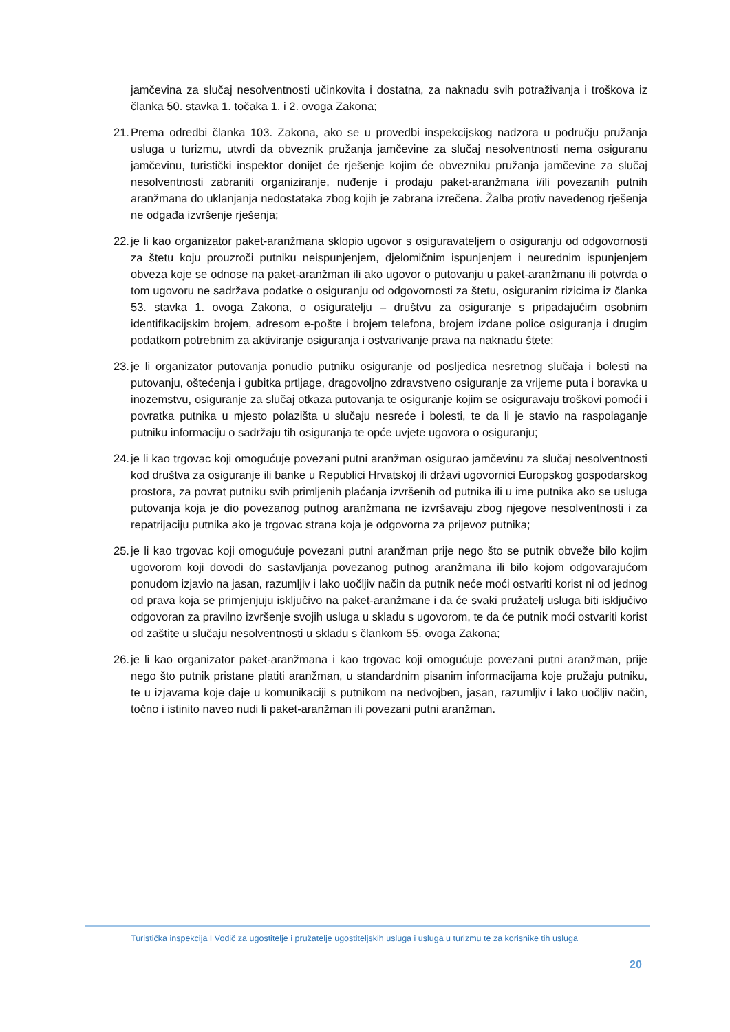jamčevina za slučaj nesolventnosti učinkovita i dostatna, za naknadu svih potraživanja i troškova iz članka 50. stavka 1. točaka 1. i 2. ovoga Zakona;
21. Prema odredbi članka 103. Zakona, ako se u provedbi inspekcijskog nadzora u području pružanja usluga u turizmu, utvrdi da obveznik pružanja jamčevine za slučaj nesolventnosti nema osiguranu jamčevinu, turistički inspektor donijet će rješenje kojim će obvezniku pružanja jamčevine za slučaj nesolventnosti zabraniti organiziranje, nuđenje i prodaju paket-aranžmana i/ili povezanih putnih aranžmana do uklanjanja nedostataka zbog kojih je zabrana izrečena. Žalba protiv navedenog rješenja ne odgađa izvršenje rješenja;
22. je li kao organizator paket-aranžmana sklopio ugovor s osiguravateljem o osiguranju od odgovornosti za štetu koju prouzroči putniku neispunjenjem, djelomičnim ispunjenjem i neurednim ispunjenjem obveza koje se odnose na paket-aranžman ili ako ugovor o putovanju u paket-aranžmanu ili potvrda o tom ugovoru ne sadržava podatke o osiguranju od odgovornosti za štetu, osiguranim rizicima iz članka 53. stavka 1. ovoga Zakona, o osiguratelju – društvu za osiguranje s pripadajućim osobnim identifikacijskim brojem, adresom e-pošte i brojem telefona, brojem izdane police osiguranja i drugim podatkom potrebnim za aktiviranje osiguranja i ostvarivanje prava na naknadu štete;
23. je li organizator putovanja ponudio putniku osiguranje od posljedica nesretnog slučaja i bolesti na putovanju, oštećenja i gubitka prtljage, dragovoljno zdravstveno osiguranje za vrijeme puta i boravka u inozemstvu, osiguranje za slučaj otkaza putovanja te osiguranje kojim se osiguravaju troškovi pomoći i povratka putnika u mjesto polazišta u slučaju nesreće i bolesti, te da li je stavio na raspolaganje putniku informaciju o sadržaju tih osiguranja te opće uvjete ugovora o osiguranju;
24. je li kao trgovac koji omogućuje povezani putni aranžman osigurao jamčevinu za slučaj nesolventnosti kod društva za osiguranje ili banke u Republici Hrvatskoj ili državi ugovornici Europskog gospodarskog prostora, za povrat putniku svih primljenih plaćanja izvršenih od putnika ili u ime putnika ako se usluga putovanja koja je dio povezanog putnog aranžmana ne izvršavaju zbog njegove nesolventnosti i za repatrijaciju putnika ako je trgovac strana koja je odgovorna za prijevoz putnika;
25. je li kao trgovac koji omogućuje povezani putni aranžman prije nego što se putnik obveže bilo kojim ugovorom koji dovodi do sastavljanja povezanog putnog aranžmana ili bilo kojom odgovarajućom ponudom izjavio na jasan, razumljiv i lako uočljiv način da putnik neće moći ostvariti korist ni od jednog od prava koja se primjenjuju isključivo na paket-aranžmane i da će svaki pružatelj usluga biti isključivo odgovoran za pravilno izvršenje svojih usluga u skladu s ugovorom, te da će putnik moći ostvariti korist od zaštite u slučaju nesolventnosti u skladu s člankom 55. ovoga Zakona;
26. je li kao organizator paket-aranžmana i kao trgovac koji omogućuje povezani putni aranžman, prije nego što putnik pristane platiti aranžman, u standardnim pisanim informacijama koje pružaju putniku, te u izjavama koje daje u komunikaciji s putnikom na nedvojben, jasan, razumljiv i lako uočljiv način, točno i istinito naveo nudi li paket-aranžman ili povezani putni aranžman.
Turistička inspekcija I Vodič za ugostitelje i pružatelje ugostiteljskih usluga i usluga u turizmu te za korisnike tih usluga
20